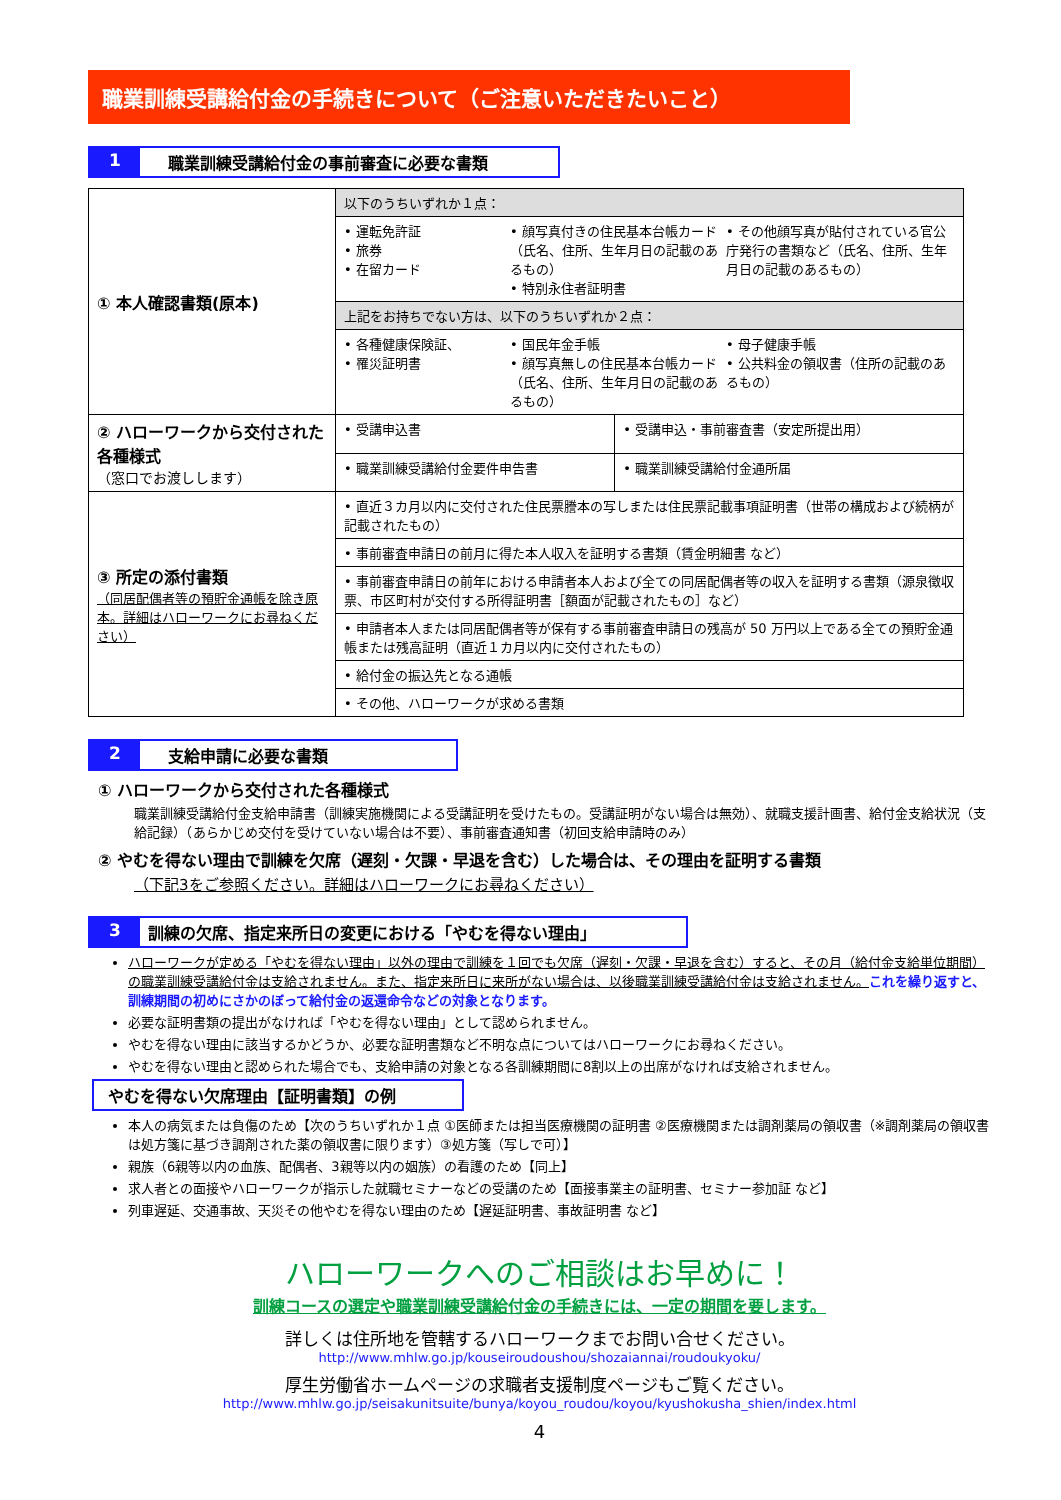職業訓練受講給付金の手続きについて（ご注意いただきたいこと）
1 職業訓練受講給付金の事前審査に必要な書類
| ① 本人確認書類(原本) | 以下のうちいずれか１点： | |
| | • 運転免許証 • 旅券 • 在留カード • 顔写真付きの住民基本台帳カード（氏名、住所、生年月日の記載のあるもの） • 特別永住者証明書 • その他顔写真が貼付されている官公庁発行の書類など（氏名、住所、生年月日の記載のあるもの） | |
| | 上記をお持ちでない方は、以下のうちいずれか２点： | |
| | • 各種健康保険証、 • 罹災証明書 • 国民年金手帳 • 顔写真無しの住民基本台帳カード（氏名、住所、生年月日の記載のあるもの） • 母子健康手帳 • 公共料金の領収書（住所の記載のあるもの） | |
| ② ハローワークから交付された各種様式 （窓口でお渡しします） | • 受講申込書 | • 受講申込・事前審査書（安定所提出用） |
| | • 職業訓練受講給付金要件申告書 | • 職業訓練受講給付金通所届 |
| ③ 所定の添付書類 （同居配偶者等の預貯金通帳を除き原本。詳細はハローワークにお尋ねください） | • 直近３カ月以内に交付された住民票謄本の写しまたは住民票記載事項証明書（世帯の構成および続柄が記載されたもの） | |
| | • 事前審査申請日の前月に得た本人収入を証明する書類（賃金明細書 など） | |
| | • 事前審査申請日の前年における申請者本人および全ての同居配偶者等の収入を証明する書類（源泉徴収票、市区町村が交付する所得証明書［額面が記載されたもの］など） | |
| | • 申請者本人または同居配偶者等が保有する事前審査申請日の残高が 50 万円以上である全ての預貯金通帳または残高証明（直近１カ月以内に交付されたもの） | |
| | • 給付金の振込先となる通帳 | |
| | • その他、ハローワークが求める書類 | |
2 支給申請に必要な書類
① ハローワークから交付された各種様式
職業訓練受講給付金支給申請書（訓練実施機関による受講証明を受けたもの。受講証明がない場合は無効）、就職支援計画書、給付金支給状況（支給記録）（あらかじめ交付を受けていない場合は不要）、事前審査通知書（初回支給申請時のみ）
② やむを得ない理由で訓練を欠席（遅刻・欠課・早退を含む）した場合は、その理由を証明する書類
（下記3をご参照ください。詳細はハローワークにお尋ねください）
3 訓練の欠席、指定来所日の変更における「やむを得ない理由」
ハローワークが定める「やむを得ない理由」以外の理由で訓練を１回でも欠席（遅刻・欠課・早退を含む）すると、その月（給付金支給単位期間）の職業訓練受講給付金は支給されません。また、指定来所日に来所がない場合は、以後職業訓練受講給付金は支給されません。これを繰り返すと、訓練期間の初めにさかのぼって給付金の返還命令などの対象となります。
必要な証明書類の提出がなければ「やむを得ない理由」として認められません。
やむを得ない理由に該当するかどうか、必要な証明書類など不明な点についてはハローワークにお尋ねください。
やむを得ない理由と認められた場合でも、支給申請の対象となる各訓練期間に8割以上の出席がなければ支給されません。
やむを得ない欠席理由【証明書類】の例
本人の病気または負傷のため【次のうちいずれか１点 ①医師または担当医療機関の証明書 ②医療機関または調剤薬局の領収書（※調剤薬局の領収書は処方箋に基づき調剤された薬の領収書に限ります）③処方箋（写しで可）】
親族（6親等以内の血族、配偶者、3親等以内の姻族）の看護のため【同上】
求人者との面接やハローワークが指示した就職セミナーなどの受講のため【面接事業主の証明書、セミナー参加証 など】
列車遅延、交通事故、天災その他やむを得ない理由のため【遅延証明書、事故証明書 など】
ハローワークへのご相談はお早めに！
訓練コースの選定や職業訓練受講給付金の手続きには、一定の期間を要します。
詳しくは住所地を管轄するハローワークまでお問い合せください。
http://www.mhlw.go.jp/kouseiroudoushou/shozaiannai/roudoukyoku/
厚生労働省ホームページの求職者支援制度ページもご覧ください。
http://www.mhlw.go.jp/seisakunitsuite/bunya/koyou_roudou/koyou/kyushokusha_shien/index.html
4